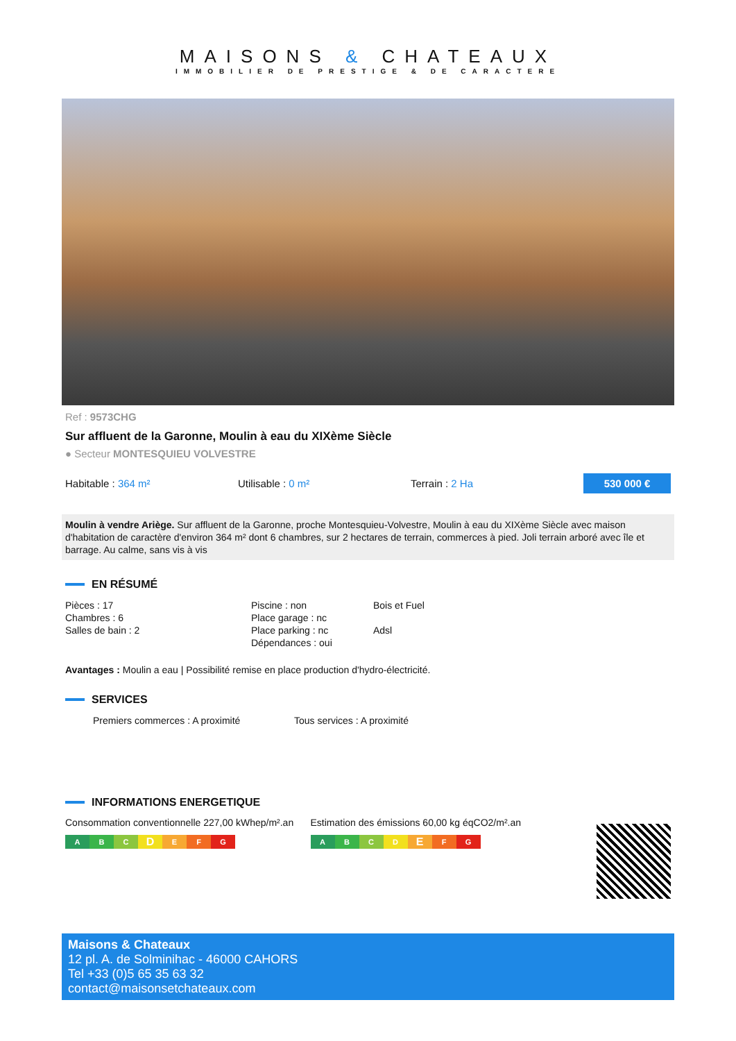MAISONS & CHATEAUX
IMMOBILIER DE PRESTIGE & DE CARACTERE
Ref : 9573CHG
Sur affluent de la Garonne, Moulin à eau du XIXème Siècle
● Secteur MONTESQUIEU VOLVESTRE
Habitable : 364 m² Utilisable : 0 m² Terrain : 2 Ha
530 000 €
Moulin à vendre Ariège. Sur affluent de la Garonne, proche Montesquieu-Volvestre, Moulin à eau du XIXème Siècle avec maison d'habitation de caractère d'environ 364 m² dont 6 chambres, sur 2 hectares de terrain, commerces à pied. Joli terrain arboré avec île et barrage. Au calme, sans vis à vis
EN RÉSUMÉ
Pièces : 17
Chambres : 6
Salles de bain : 2
Piscine : non
Place garage : nc
Place parking : nc
Dépendances : oui
Bois et Fuel
Adsl
Avantages : Moulin a eau | Possibilité remise en place production d'hydro-électricité.
SERVICES
Premiers commerces : A proximité Tous services : A proximité
INFORMATIONS ENERGETIQUE
Consommation conventionnelle 227,00 kWhep/m².an
ABCDEFG
Estimation des émissions 60,00 kg éqCO2/m².an
ABCDEFG
Maisons & Chateaux
12 pl. A. de Solminihac - 46000 CAHORS
Tel +33 (0)5 65 35 63 32
contact@maisonsetchateaux.com